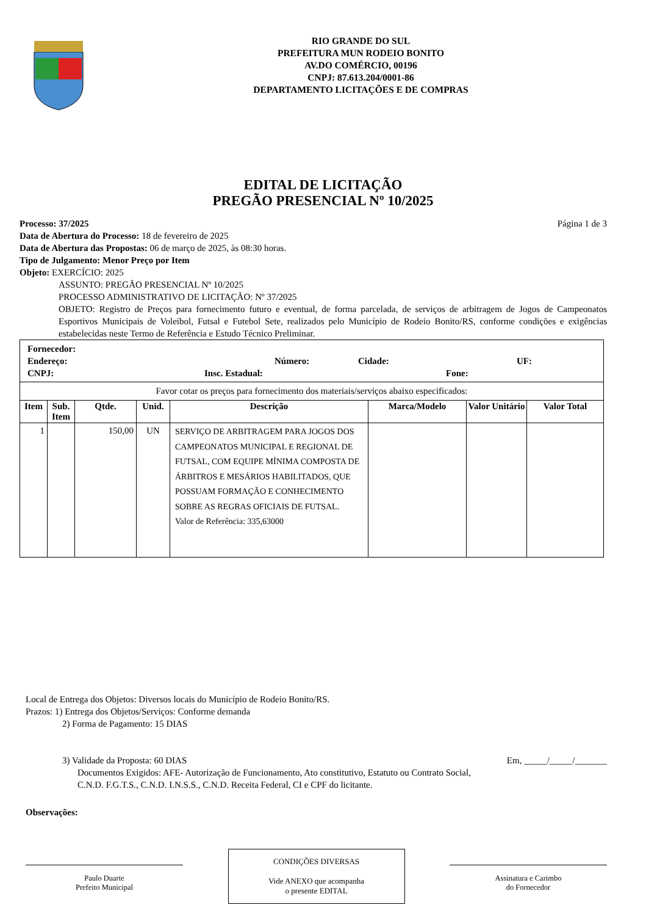RIO GRANDE DO SUL
PREFEITURA MUN RODEIO BONITO
AV.DO COMÉRCIO, 00196
CNPJ: 87.613.204/0001-86
DEPARTAMENTO LICITAÇÕES E DE COMPRAS
EDITAL DE LICITAÇÃO
PREGÃO PRESENCIAL Nº 10/2025
Processo: 37/2025 Página 1 de 3
Data de Abertura do Processo: 18 de fevereiro de 2025
Data de Abertura das Propostas: 06 de março de 2025, às 08:30 horas.
Tipo de Julgamento: Menor Preço por Item
Objeto: EXERCÍCIO: 2025
ASSUNTO: PREGÃO PRESENCIAL Nº 10/2025
PROCESSO ADMINISTRATIVO DE LICITAÇÃO: Nº 37/2025
OBJETO: Registro de Preços para fornecimento futuro e eventual, de forma parcelada, de serviços de arbitragem de Jogos de Campeonatos Esportivos Municipais de Voleibol, Futsal e Futebol Sete, realizados pelo Município de Rodeio Bonito/RS, conforme condições e exigências estabelecidas neste Termo de Referência e Estudo Técnico Preliminar.
| Fornecedor: Endereço: Número: Cidade: UF: CNPJ: Insc. Estadual: Fone: | | | | | | | |
| Favor cotar os preços para fornecimento dos materiais/serviços abaixo especificados: | | | | | | | |
| Item | Sub. Item | Qtde. | Unid. | Descrição | Marca/Modelo | Valor Unitário | Valor Total |
| 1 | | 150,00 | UN | SERVIÇO DE ARBITRAGEM PARA JOGOS DOS CAMPEONATOS MUNICIPAL E REGIONAL DE FUTSAL, COM EQUIPE MÍNIMA COMPOSTA DE ÁRBITROS E MESÁRIOS HABILITADOS, QUE POSSUAM FORMAÇÃO E CONHECIMENTO SOBRE AS REGRAS OFICIAIS DE FUTSAL. Valor de Referência: 335,63000 | | | |
Local de Entrega dos Objetos: Diversos locais do Município de Rodeio Bonito/RS.
Prazos: 1) Entrega dos Objetos/Serviços: Conforme demanda
2) Forma de Pagamento: 15 DIAS
3) Validade da Proposta: 60 DIAS Em, _____/_____/_______
Documentos Exigidos: AFE- Autorização de Funcionamento, Ato constitutivo, Estatuto ou Contrato Social, C.N.D. F.G.T.S., C.N.D. I.N.S.S., C.N.D. Receita Federal, CI e CPF do licitante.
Observações:
Paulo Duarte
Prefeito Municipal
CONDIÇÕES DIVERSAS
Vide ANEXO que acompanha
o presente EDITAL
Assinatura e Carimbo
do Fornecedor